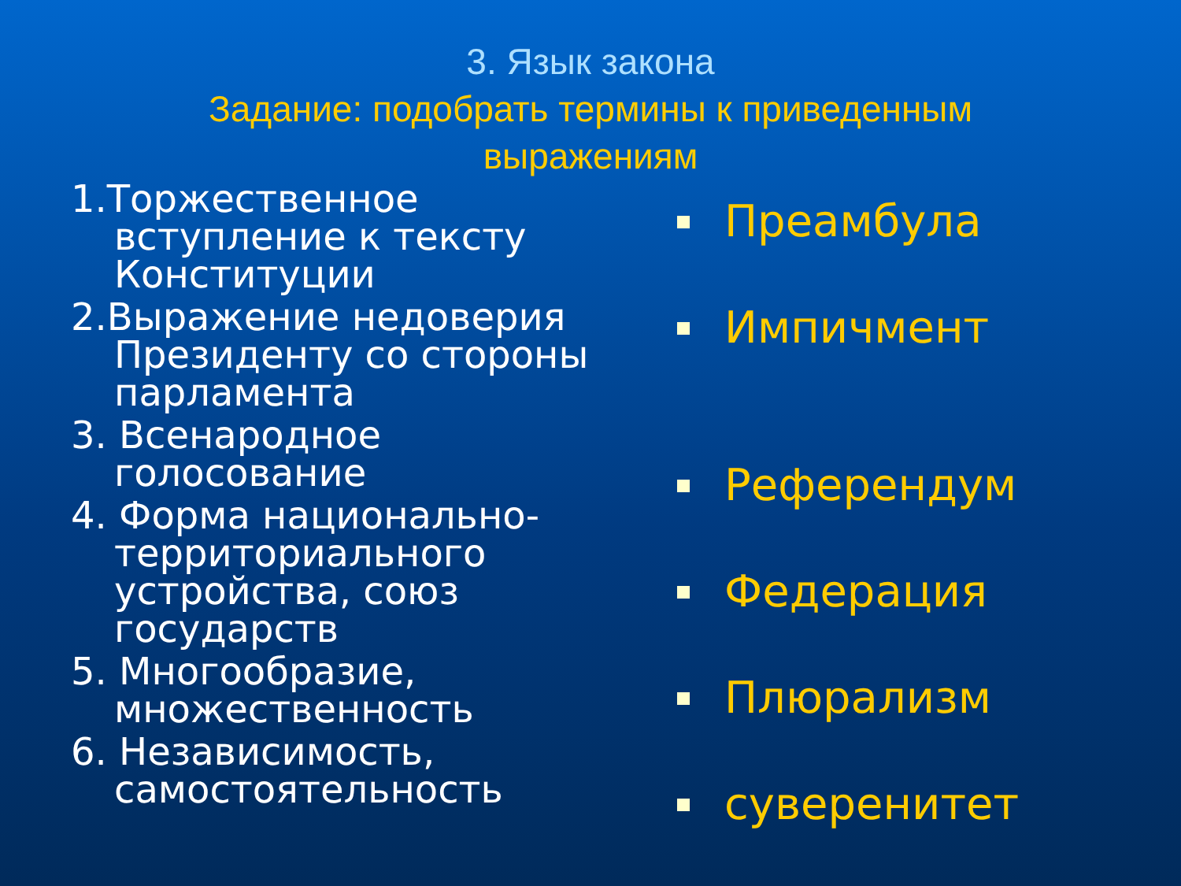3. Язык закона
Задание: подобрать термины к приведенным выражениям
1.Торжественное вступление к тексту Конституции
2.Выражение недоверия Президенту со стороны парламента
3. Всенародное голосование
4. Форма национально-территориального устройства, союз государств
5. Многообразие, множественность
6. Независимость, самостоятельность
Преамбула
Импичмент
Референдум
Федерация
Плюрализм
суверенитет